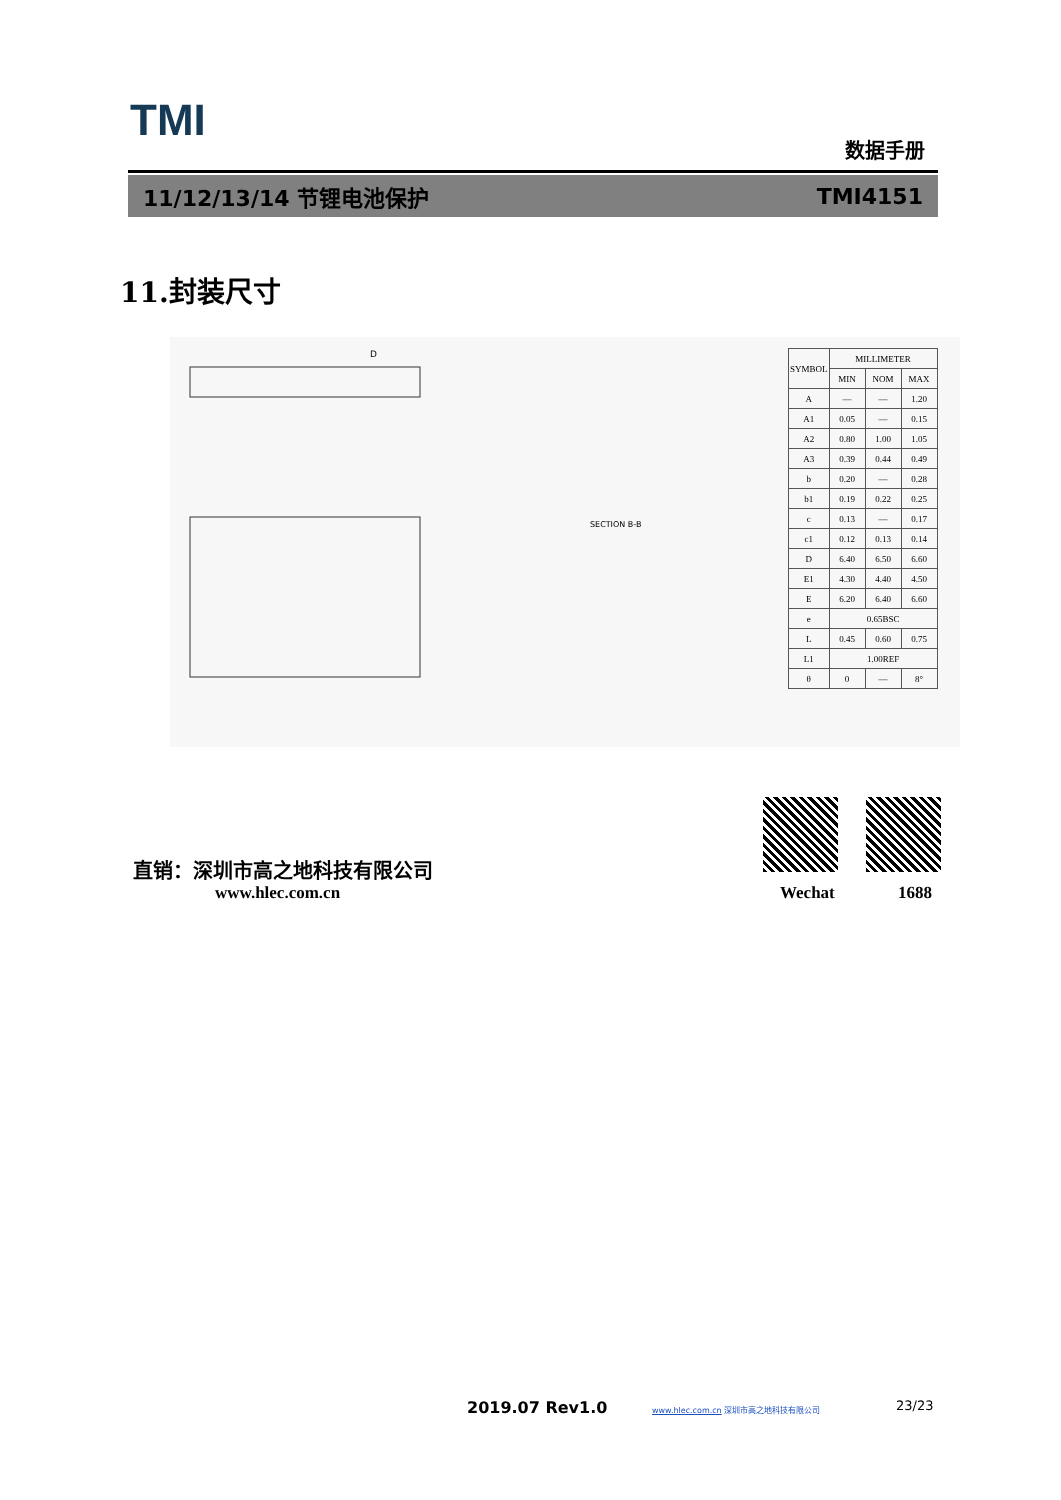TMI 数据手册
11/12/13/14 节锂电池保护 TMI4151
11.封装尺寸
D
SECTION B-B
| SYMBOL | MILLIMETER | | |
| --- | --- | --- | --- |
| | MIN | NOM | MAX |
| A | — | — | 1.20 |
| A1 | 0.05 | — | 0.15 |
| A2 | 0.80 | 1.00 | 1.05 |
| A3 | 0.39 | 0.44 | 0.49 |
| b | 0.20 | — | 0.28 |
| b1 | 0.19 | 0.22 | 0.25 |
| c | 0.13 | — | 0.17 |
| c1 | 0.12 | 0.13 | 0.14 |
| D | 6.40 | 6.50 | 6.60 |
| E1 | 4.30 | 4.40 | 4.50 |
| E | 6.20 | 6.40 | 6.60 |
| e | 0.65BSC | | |
| L | 0.45 | 0.60 | 0.75 |
| L1 | 1.00REF | | |
| θ | 0 | — | 8° |
直销：深圳市高之地科技有限公司
www.hlec.com.cn Wechat 1688
2019.07 Rev1.0
www.hlec.com.cn 深圳市高之地科技有限公司
23/23